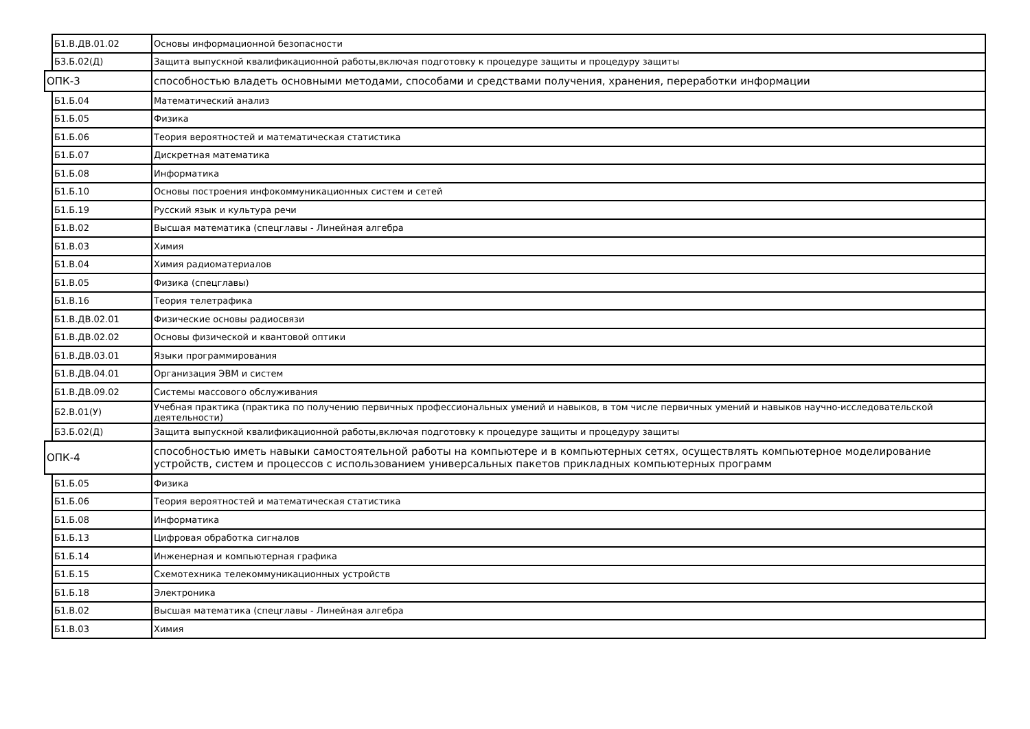| | Б1.В.ДВ.01.02 | Основы информационной безопасности |
| | Б3.Б.02(Д) | Защита выпускной квалификационной работы,включая подготовку к процедуре защиты и процедуру защиты |
| ОПК-3 | | способностью владеть основными методами, способами и средствами получения, хранения, переработки информации |
| | Б1.Б.04 | Математический анализ |
| | Б1.Б.05 | Физика |
| | Б1.Б.06 | Теория вероятностей и математическая статистика |
| | Б1.Б.07 | Дискретная математика |
| | Б1.Б.08 | Информатика |
| | Б1.Б.10 | Основы построения инфокоммуникационных систем и сетей |
| | Б1.Б.19 | Русский язык и культура речи |
| | Б1.В.02 | Высшая математика (спецглавы - Линейная алгебра |
| | Б1.В.03 | Химия |
| | Б1.В.04 | Химия радиоматериалов |
| | Б1.В.05 | Физика (спецглавы) |
| | Б1.В.16 | Теория телетрафика |
| | Б1.В.ДВ.02.01 | Физические основы радиосвязи |
| | Б1.В.ДВ.02.02 | Основы физической и квантовой оптики |
| | Б1.В.ДВ.03.01 | Языки программирования |
| | Б1.В.ДВ.04.01 | Организация ЭВМ и систем |
| | Б1.В.ДВ.09.02 | Системы массового обслуживания |
| | Б2.В.01(У) | Учебная практика (практика по получению первичных профессиональных умений и навыков, в том числе первичных умений и навыков научно-исследовательской деятельности) |
| | Б3.Б.02(Д) | Защита выпускной квалификационной работы,включая подготовку к процедуре защиты и процедуру защиты |
| ОПК-4 | | способностью иметь навыки самостоятельной работы на компьютере и в компьютерных сетях, осуществлять компьютерное моделирование устройств, систем и процессов с использованием универсальных пакетов прикладных компьютерных программ |
| | Б1.Б.05 | Физика |
| | Б1.Б.06 | Теория вероятностей и математическая статистика |
| | Б1.Б.08 | Информатика |
| | Б1.Б.13 | Цифровая обработка сигналов |
| | Б1.Б.14 | Инженерная и компьютерная графика |
| | Б1.Б.15 | Схемотехника телекоммуникационных устройств |
| | Б1.Б.18 | Электроника |
| | Б1.В.02 | Высшая математика (спецглавы - Линейная алгебра |
| | Б1.В.03 | Химия |